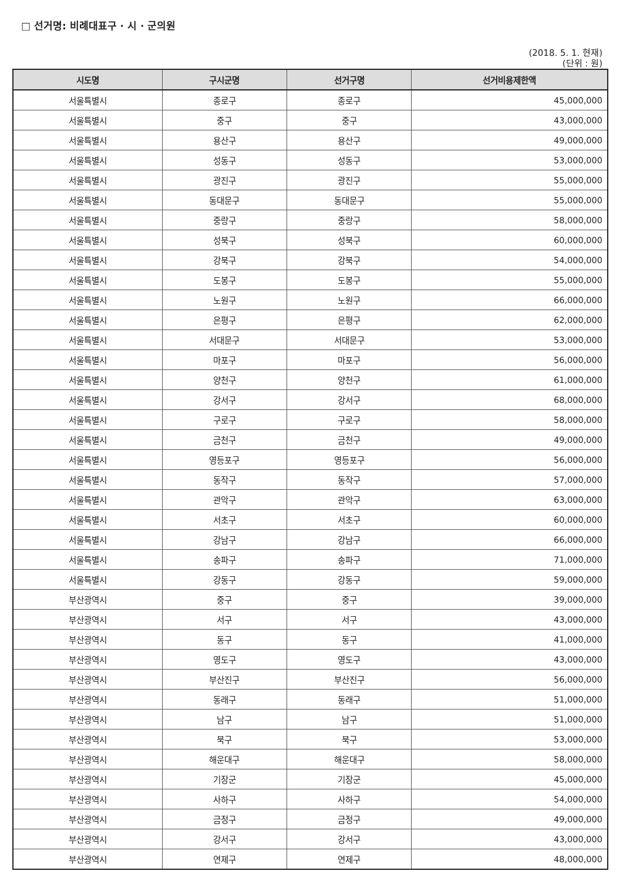□ 선거명: 비례대표구 · 시 · 군의원
(2018. 5. 1. 현재)
(단위 : 원)
| 시도명 | 구시군명 | 선거구명 | 선거비용제한액 |
| --- | --- | --- | --- |
| 서울특별시 | 종로구 | 종로구 | 45,000,000 |
| 서울특별시 | 중구 | 중구 | 43,000,000 |
| 서울특별시 | 용산구 | 용산구 | 49,000,000 |
| 서울특별시 | 성동구 | 성동구 | 53,000,000 |
| 서울특별시 | 광진구 | 광진구 | 55,000,000 |
| 서울특별시 | 동대문구 | 동대문구 | 55,000,000 |
| 서울특별시 | 중랑구 | 중랑구 | 58,000,000 |
| 서울특별시 | 성북구 | 성북구 | 60,000,000 |
| 서울특별시 | 강북구 | 강북구 | 54,000,000 |
| 서울특별시 | 도봉구 | 도봉구 | 55,000,000 |
| 서울특별시 | 노원구 | 노원구 | 66,000,000 |
| 서울특별시 | 은평구 | 은평구 | 62,000,000 |
| 서울특별시 | 서대문구 | 서대문구 | 53,000,000 |
| 서울특별시 | 마포구 | 마포구 | 56,000,000 |
| 서울특별시 | 양천구 | 양천구 | 61,000,000 |
| 서울특별시 | 강서구 | 강서구 | 68,000,000 |
| 서울특별시 | 구로구 | 구로구 | 58,000,000 |
| 서울특별시 | 금천구 | 금천구 | 49,000,000 |
| 서울특별시 | 영등포구 | 영등포구 | 56,000,000 |
| 서울특별시 | 동작구 | 동작구 | 57,000,000 |
| 서울특별시 | 관악구 | 관악구 | 63,000,000 |
| 서울특별시 | 서초구 | 서초구 | 60,000,000 |
| 서울특별시 | 강남구 | 강남구 | 66,000,000 |
| 서울특별시 | 송파구 | 송파구 | 71,000,000 |
| 서울특별시 | 강동구 | 강동구 | 59,000,000 |
| 부산광역시 | 중구 | 중구 | 39,000,000 |
| 부산광역시 | 서구 | 서구 | 43,000,000 |
| 부산광역시 | 동구 | 동구 | 41,000,000 |
| 부산광역시 | 영도구 | 영도구 | 43,000,000 |
| 부산광역시 | 부산진구 | 부산진구 | 56,000,000 |
| 부산광역시 | 동래구 | 동래구 | 51,000,000 |
| 부산광역시 | 남구 | 남구 | 51,000,000 |
| 부산광역시 | 북구 | 북구 | 53,000,000 |
| 부산광역시 | 해운대구 | 해운대구 | 58,000,000 |
| 부산광역시 | 기장군 | 기장군 | 45,000,000 |
| 부산광역시 | 사하구 | 사하구 | 54,000,000 |
| 부산광역시 | 금정구 | 금정구 | 49,000,000 |
| 부산광역시 | 강서구 | 강서구 | 43,000,000 |
| 부산광역시 | 연제구 | 연제구 | 48,000,000 |